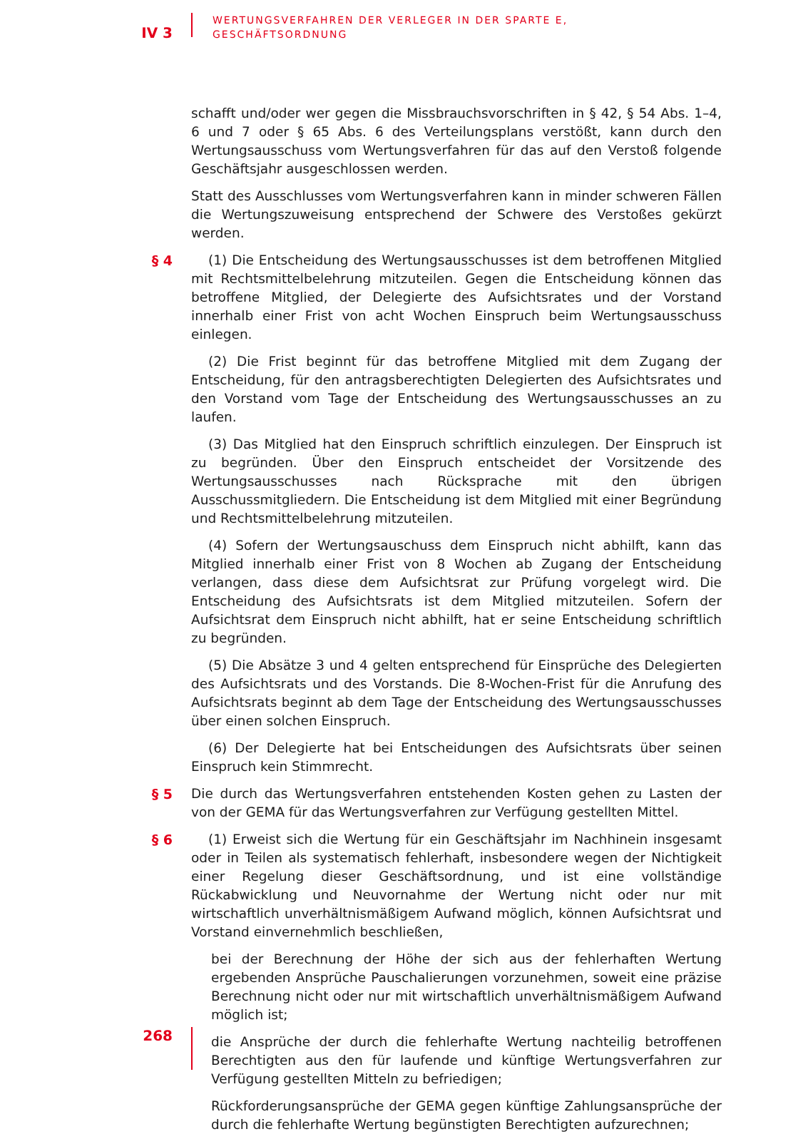IV 3
WERTUNGSVERFAHREN DER VERLEGER IN DER SPARTE E,
GESCHÄFTSORDNUNG
schafft und/oder wer gegen die Missbrauchsvorschriften in § 42, § 54 Abs. 1–4, 6 und 7 oder § 65 Abs. 6 des Verteilungsplans verstößt, kann durch den Wertungsausschuss vom Wertungsverfahren für das auf den Verstoß folgende Geschäftsjahr ausgeschlossen werden.
Statt des Ausschlusses vom Wertungsverfahren kann in minder schweren Fällen die Wertungszuweisung entsprechend der Schwere des Verstoßes gekürzt werden.
§ 4 (1) Die Entscheidung des Wertungsausschusses ist dem betroffenen Mitglied mit Rechtsmittelbelehrung mitzuteilen. Gegen die Entscheidung können das betroffene Mitglied, der Delegierte des Aufsichtsrates und der Vorstand innerhalb einer Frist von acht Wochen Einspruch beim Wertungsausschuss einlegen.
(2) Die Frist beginnt für das betroffene Mitglied mit dem Zugang der Entscheidung, für den antragsberechtigten Delegierten des Aufsichtsrates und den Vorstand vom Tage der Entscheidung des Wertungsausschusses an zu laufen.
(3) Das Mitglied hat den Einspruch schriftlich einzulegen. Der Einspruch ist zu begründen. Über den Einspruch entscheidet der Vorsitzende des Wertungsausschusses nach Rücksprache mit den übrigen Ausschussmitgliedern. Die Entscheidung ist dem Mitglied mit einer Begründung und Rechtsmittelbelehrung mitzuteilen.
(4) Sofern der Wertungsauschuss dem Einspruch nicht abhilft, kann das Mitglied innerhalb einer Frist von 8 Wochen ab Zugang der Entscheidung verlangen, dass diese dem Aufsichtsrat zur Prüfung vorgelegt wird. Die Entscheidung des Aufsichtsrats ist dem Mitglied mitzuteilen. Sofern der Aufsichtsrat dem Einspruch nicht abhilft, hat er seine Entscheidung schriftlich zu begründen.
(5) Die Absätze 3 und 4 gelten entsprechend für Einsprüche des Delegierten des Aufsichtsrats und des Vorstands. Die 8-Wochen-Frist für die Anrufung des Aufsichtsrats beginnt ab dem Tage der Entscheidung des Wertungsausschusses über einen solchen Einspruch.
(6) Der Delegierte hat bei Entscheidungen des Aufsichtsrats über seinen Einspruch kein Stimmrecht.
§ 5 Die durch das Wertungsverfahren entstehenden Kosten gehen zu Lasten der von der GEMA für das Wertungsverfahren zur Verfügung gestellten Mittel.
§ 6 (1) Erweist sich die Wertung für ein Geschäftsjahr im Nachhinein insgesamt oder in Teilen als systematisch fehlerhaft, insbesondere wegen der Nichtigkeit einer Regelung dieser Geschäftsordnung, und ist eine vollständige Rückabwicklung und Neuvornahme der Wertung nicht oder nur mit wirtschaftlich unverhältnismäßigem Aufwand möglich, können Aufsichtsrat und Vorstand einvernehmlich beschließen,
bei der Berechnung der Höhe der sich aus der fehlerhaften Wertung ergebenden Ansprüche Pauschalierungen vorzunehmen, soweit eine präzise Berechnung nicht oder nur mit wirtschaftlich unverhältnismäßigem Aufwand möglich ist;
die Ansprüche der durch die fehlerhafte Wertung nachteilig betroffenen Berechtigten aus den für laufende und künftige Wertungsverfahren zur Verfügung gestellten Mitteln zu befriedigen;
Rückforderungsansprüche der GEMA gegen künftige Zahlungsansprüche der durch die fehlerhafte Wertung begünstigten Berechtigten aufzurechnen;
268